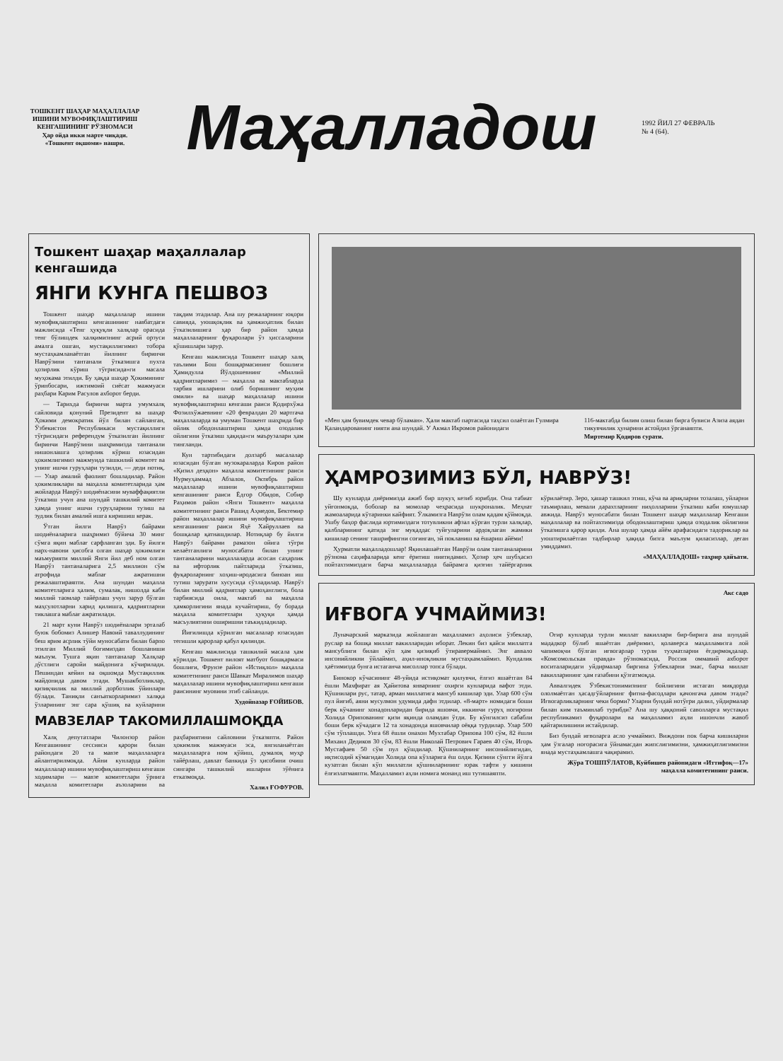ТОШКЕНТ ШАҲАР МАҲАЛЛАЛАР ИШИНИ МУВОФИҚЛАШТИРИШ КЕНГАШИНИНГ РЎЗНОМАСИ
Ҳар ойда икки марте чиқади. «Тошкент оқшоми» нашри.
Маҳалладош
1992 ЙИЛ 27 ФЕВРАЛЬ
№ 4 (64).
Тошкент шаҳар маҳаллалар кенгашида
ЯНГИ КУНГА ПЕШВОЗ
Тошкент шаҳар маҳаллалар ишини мувофиқлаштириш кенгашининг навбатдаги мажлисида «Тенг ҳуқуқли халқлар орасида тенг бўлишдек халқимизнинг асрий орзуси амалга ошган, мустақиллигимиз тобора мустаҳкамланаётган йилнинг биринчи Наврўзини тантанали ўтказишга пухта ҳозирлик кўриш тўғрисида»ги масала муҳокама этилди. Бу ҳақда шаҳар Ҳокимининг ўринбосари, ижтимоий сиёсат мажмуаси раҳбари Карим Расулов ахборот берди.
— Тарихда биринчи марта умумхалқ сайловида қонуний Президент ва шаҳар Ҳокими демократик йўл билан сайланган, Ўзбекистон Республикаси мустақиллиги тўғрисидаги референдум ўтказилган йилнинг биринчи Наврўзини шаҳримизда тантанали нишонлашга ҳозирлик кўриш юзасидан ҳокимлигимиз мажмуида ташкилий комитет ва унинг ишчи гуруҳлари тузилди, — деди нотиқ. — Улар амалий фаолият бошладилар. Район ҳокимликлари ва маҳалла комитетларида ҳам жойларда Наврўз шодиёнасини муваффақиятли ўтказиш учун ана шундай ташкилий комитет ҳамда унинг ишчи гуруҳларини тузиш ва зудлик билан амалий ишга киришиш керак.
Ўтган йилги Наврўз байрами шодиёналарига шаҳримиз бўйича 30 минг сўмга яқин маблағ сарфланган эди. Бу йилги нарх-навони ҳисобга олган шаҳар ҳокимлиги маъмурияти миллий Янги йил деб ном олган Наврўз тантаналарига 2,5 миллион сўм атрофида маблағ ажратишни режалаштираяпти. Ана шундан маҳалла комитетларига ҳалим, сумалак, нишолда каби миллий таомлар тайёрлаш учун зарур бўлган маҳсулотларни харид қилишга, қадриятларни тиклашга маблағ ажратилади.
21 март куни Наврўз шодиёналари эрталаб буюк бобомиз Алишер Навоий таваллудининг беш ярим асрлик тўйи муносабати билан барпо этилган Миллий боғимиздан бошланиши маълум. Тушга яқин тантаналар Халқлар дўстлиги саройи майдонига кўчирилади. Пешиндан кейин ва оқшомда Мустақиллик майдонида давом этади. Мушакбозликлар, қизиқчилик ва миллий дорбозлик ўйинлари бўлади. Таниқли санъаткорларимиз халққа ўзларининг энг сара қўшиқ ва куйларини тақдим этадилар. Ана шу режаларнинг юқори савияда, уюшқоқлик ва ҳамжиҳатлик билан ўтказилишига ҳар бир район ҳамда маҳаллаларнинг фуқаролари ўз ҳиссаларини қўшишлари зарур.
Кенгаш мажлисида Тошкент шаҳар халқ таълими Бош бошқармасининг бошлиғи Ҳамидулла Йўлдошевнинг «Миллий қадриятларимиз — маҳалла ва мактабларда тарбия ишларини олиб боришнинг муҳим омили» ва шаҳар маҳаллалар ишини мувофиқлаштириш кенгаши раиси Қодирхўжа Фозилхўжаевнинг «20 февралдан 20 мартгача маҳаллаларда ва умуман Тошкент шаҳрида бир ойлик ободонлаштириш ҳамда озодалик ойлигини ўтказиш ҳақида»ги маърузалари ҳам тингланди.
Кун тартибидаги долзарб масалалар юзасидан бўлган музокараларда Киров район «Қизил деҳқон» маҳалла комитетининг раиси Нурмуҳаммад Абзалов, Октябрь район маҳаллалар ишини мувофиқлаштириш кенгашининг раиси Ёдгор Обидов, Собир Раҳимов район «Янги Тошкент» маҳалла комитетининг раиси Рашид Аҳмедов, Бектемир район маҳаллалар ишини мувофиқлаштириш кенгашининг раиси Яҳё Хайруллаев ва бошқалар қатнашдилар. Нотиқлар бу йилги Наврўз байрами рамазон ойига тўғри келаётганлиги муносабати билан унинг тантаналарини маҳаллаларда асосан саҳарлик ва ифторлик пайтларида ўтказиш, фуқароларнинг хоҳиш-иродасига биноан иш тутиш зарурати хусусида сўзладилар. Наврўз билан миллий қадриятлар ҳамоҳанглиги, бола тарбиясида оила, мактаб ва маҳалла ҳамкорлигини янада кучайтириш, бу борада маҳалла комитетлари ҳуқуқи ҳамда масъулиятини оширишни таъкидладилар.
Йиғилишда кўрилган масалалар юзасидан тегишли қарорлар қабул қилинди.
Кенгаш мажлисида ташкилий масала ҳам кўрилди. Тошкент вилоят матбуот бошқармаси бошлиғи, Фрунзе район «Истиқлол» маҳалла комитетининг раиси Шавкат Миралимов шаҳар маҳаллалар ишини мувофиқлаштириш кенгаши раисининг муовини этиб сайланди.
Худойназар ҒОЙИБОВ.
МАВЗЕЛАР ТАКОМИЛЛАШМОҚДА
Халқ депутатлари Чилонзор район Кенгашининг сессияси қарори билан райондаги 20 та мавзе маҳаллаларга айлантирилмоқда. Айни кунларда район маҳаллалар ишини мувофиқлаштириш кенгаши ходимлари — мавзе комитетлари ўрнига маҳалла комитетлари аъзоларини ва раҳбариятини сайловини ўтказяпти. Район ҳокимлик мажмуаси эса, янгиланаётган маҳаллаларга ном қўйиш, думалоқ муҳр тайёрлаш, давлат банкида ўз ҳисобини очиш сингари ташкилий ишларни зўёнига етказмоқда.
Халил ҒОФУРОВ.
«Мен ҳам бувимдек чевар бўламан». Ҳали мактаб партасида таҳсил олаётган Гулмира Қаландарованинг нияти ана шундай. У Акмал Икромов районидаги
116-мактабда билим олиш билан бирга бувиси Азиза аядан тикувчилик ҳунарини астойдил ўрганаяпти.
Миртемир Қодиров сурати.
ҲАМРОЗИМИЗ БЎЛ, НАВРЎЗ!
Шу кунларда диёримизда ажиб бир шукуҳ кезиб юрибди. Она табиат уйғонмоқда, боболар ва момолар чеҳрасида шукроналик. Меҳнат жамоаларида кўтаринки кайфият. Ўлкамизга Наврўзи олам қадам қўймоқда. Ушбу баҳор фаслида юртимиздаги тотувликни афзал кўрган турли халқлар, қалбларининг қатида энг муқаддас туйғуларини ардоқлаган жамики кишилар сенинг ташрифингни соғинган, эй покланиш ва ёшариш айёми!
Ҳурматли маҳалладошлар! Яқинлашаётган Наврўзи олам тантаналарини рўзнома саҳифаларида кенг ёритиш ниятидамиз. Ҳозир ҳеч шубҳасиз пойтахтимиздаги барча маҳаллаларда байрамга қизғин тайёргарлик кўрилаётир. Зеро, ҳашар ташкил этиш, кўча ва ариқларни тозалаш, уйларни таъмирлаш, мевали дарахтларнинг ниҳолларини ўтказиш каби юмушлар авжида. Наврўз муносабати билан Тошкент шаҳар маҳаллалар Кенгаши маҳаллалар ва пойтахтимизда ободонлаштириш ҳамда озодалик ойлигини ўтказишга қарор қилди. Ана шулар ҳамда айём арафасидаги тадориклар ва уюштирилаётган тадбирлар ҳақида бизга маълум қиласизлар, деган умиддамиз.
«МАҲАЛЛАДОШ» таҳрир ҳайъати.
Акс садо
ИҒВОГА УЧМАЙМИЗ!
Луначарский марказида жойлашган маҳалламиз аҳолиси ўзбеклар, руслар ва бошқа миллат вакилларидан иборат. Лекин биз қайси миллатга мансублиги билан кўп ҳам қизиқиб ўтиравермаймиз. Энг аввало инсонийликни ўйлаймиз, аҳил-иноқликни мустаҳкамлаймиз. Кундалик ҳаётимизда бунга истаганча мисоллар топса бўлади.
Бинокор кўчасининг 48-уйида истиқомат қилувчи, ёлғиз яшаётган 84 ёшли Махфират ая Ҳайитова январнинг охирги кунларида вафот этди. Қўшнилари рус, татар, арман миллатига мансуб кишилар эди. Улар 600 сўм пул йиғиб, аяни мусулмон удумида дафн этдилар. «8-март» номидаги боши берк кўчанинг хонадонларидан бирида яшовчи, иккинчи гуруҳ ногирони Холида Орипованинг қизи яқинда оламдан ўтди. Бу кўнгилсиз сабабли боши берк кўчадаги 12 та хонадонда яшовчилар оёққа турдилар. Улар 500 сўм тўплашди. Унга 68 ёшли онахон Мухтабар Орипова 100 сўм, 82 ёшли Михаил Дедиков 30 сўм, 83 ёшли Николай Петрович Гараев 40 сўм, Игорь Мустафаев 50 сўм пул қўшдилар. Қўшниларнинг инсонийлигидан, иқтисодий кўмагидан Холида опа кўзларига ёш олди. Қизини сўнгги йўлга кузатган билан кўп миллатли қўшниларининг юрак тафти у кишини ёлғизлатмаяпти. Маҳалламиз аҳли номига монанд иш тутишаяпти.
Оғир кунларда турли миллат вакиллари бир-бирига ана шундай мададкор бўлиб яшаётган диёримиз, қолаверса маҳалламизга лой чапимоқчи бўлган иғвогарлар турли туҳматларни ёғдирмоқдалар. «Комсомольская правда» рўзномасида, Россия оммавий ахборот воситаларидаги уйдирмалар биргина ўзбекларни эмас, барча миллат вакилларининг ҳам ғазабини қўзғатмоқда.
Аввалгидек Ўзбекистонимизнинг бойлигини истаган миқдорда ололмаётган ҳасадгўйларнинг фитна-фасодлари қачонгача давом этади? Иғвогарликларнинг чеки борми? Уларни бундай нотўғри далил, уйдирмалар билан ким таъминлаб турибди? Ана шу ҳаққоний саволларга мустақил республикамиз фуқаролари ва маҳалламиз аҳли ишончли жавоб қайтарилишини истайдилар.
Биз бундай иғволарга асло учмаймиз. Виждони пок барча кишиларни ҳам ўзгалар ноғорасига ўйнамасдан жипслигимизни, ҳамжиҳатлигимизни янада мустаҳкамлашга чақирамиз.
Жўра ТОШПЎЛАТОВ, Куйбишев районидаги «Иттифоқ—17» маҳалла комитетининг раиси.